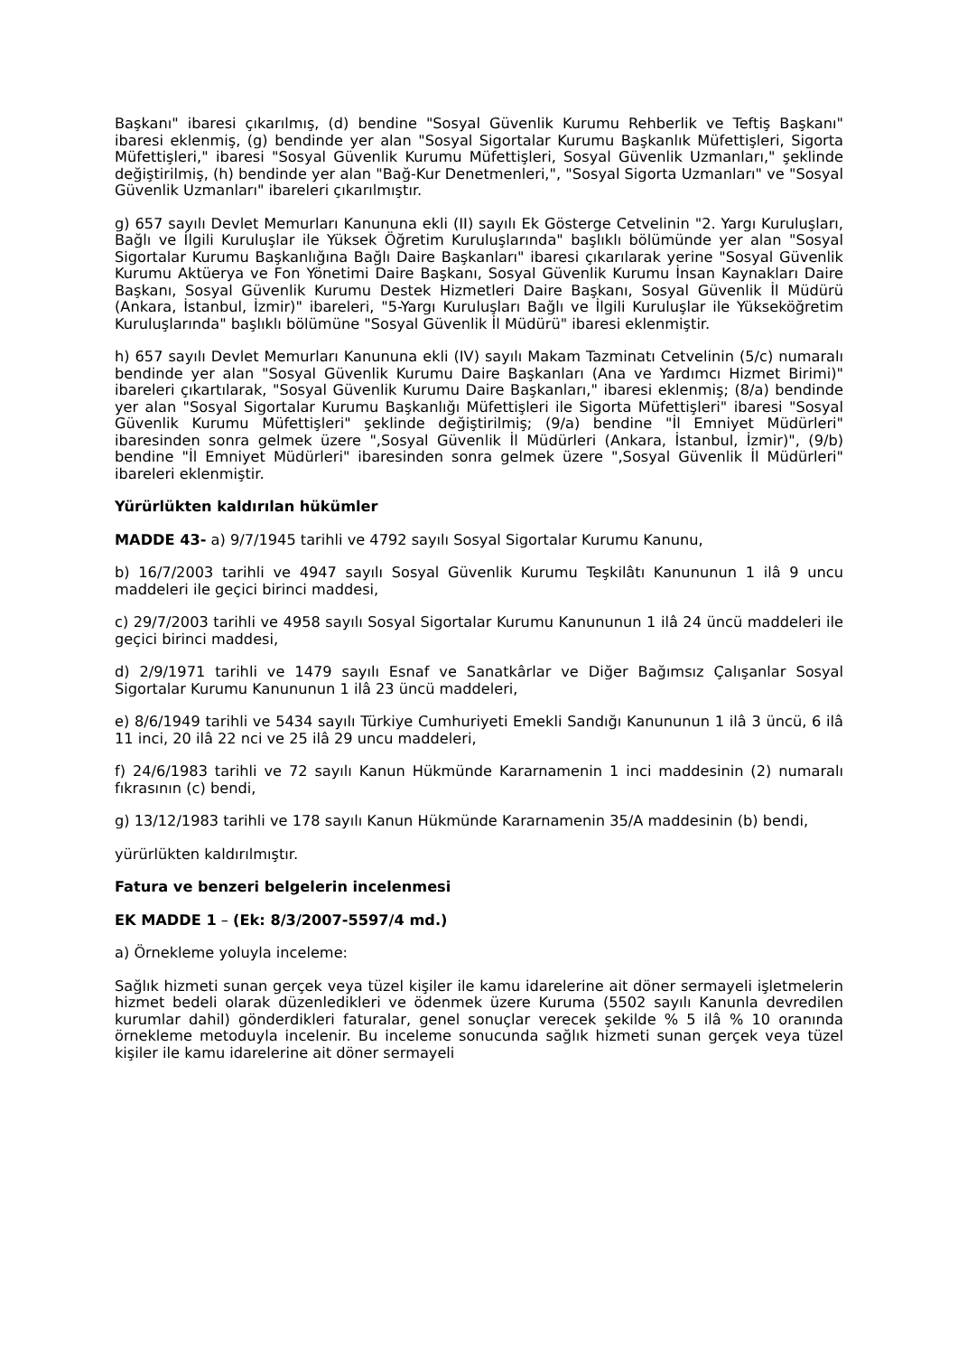Başkanı" ibaresi çıkarılmış, (d) bendine "Sosyal Güvenlik Kurumu Rehberlik ve Teftiş Başkanı" ibaresi eklenmiş, (g) bendinde yer alan "Sosyal Sigortalar Kurumu Başkanlık Müfettişleri, Sigorta Müfettişleri," ibaresi "Sosyal Güvenlik Kurumu Müfettişleri, Sosyal Güvenlik Uzmanları," şeklinde değiştirilmiş, (h) bendinde yer alan "Bağ-Kur Denetmenleri,", "Sosyal Sigorta Uzmanları" ve "Sosyal Güvenlik Uzmanları" ibareleri çıkarılmıştır.
g) 657 sayılı Devlet Memurları Kanununa ekli (II) sayılı Ek Gösterge Cetvelinin "2. Yargı Kuruluşları, Bağlı ve İlgili Kuruluşlar ile Yüksek Öğretim Kuruluşlarında" başlıklı bölümünde yer alan "Sosyal Sigortalar Kurumu Başkanlığına Bağlı Daire Başkanları" ibaresi çıkarılarak yerine "Sosyal Güvenlik Kurumu Aktüerya ve Fon Yönetimi Daire Başkanı, Sosyal Güvenlik Kurumu İnsan Kaynakları Daire Başkanı, Sosyal Güvenlik Kurumu Destek Hizmetleri Daire Başkanı, Sosyal Güvenlik İl Müdürü (Ankara, İstanbul, İzmir)" ibareleri, "5-Yargı Kuruluşları Bağlı ve İlgili Kuruluşlar ile Yükseköğretim Kuruluşlarında" başlıklı bölümüne "Sosyal Güvenlik İl Müdürü" ibaresi eklenmiştir.
h) 657 sayılı Devlet Memurları Kanununa ekli (IV) sayılı Makam Tazminatı Cetvelinin (5/c) numaralı bendinde yer alan "Sosyal Güvenlik Kurumu Daire Başkanları (Ana ve Yardımcı Hizmet Birimi)" ibareleri çıkartılarak, "Sosyal Güvenlik Kurumu Daire Başkanları," ibaresi eklenmiş; (8/a) bendinde yer alan "Sosyal Sigortalar Kurumu Başkanlığı Müfettişleri ile Sigorta Müfettişleri" ibaresi "Sosyal Güvenlik Kurumu Müfettişleri" şeklinde değiştirilmiş; (9/a) bendine "İl Emniyet Müdürleri" ibaresinden sonra gelmek üzere ",Sosyal Güvenlik İl Müdürleri (Ankara, İstanbul, İzmir)", (9/b) bendine "İl Emniyet Müdürleri" ibaresinden sonra gelmek üzere ",Sosyal Güvenlik İl Müdürleri" ibareleri eklenmiştir.
Yürürlükten kaldırılan hükümler
MADDE 43- a) 9/7/1945 tarihli ve 4792 sayılı Sosyal Sigortalar Kurumu Kanunu,
b) 16/7/2003 tarihli ve 4947 sayılı Sosyal Güvenlik Kurumu Teşkilâtı Kanununun 1 ilâ 9 uncu maddeleri ile geçici birinci maddesi,
c) 29/7/2003 tarihli ve 4958 sayılı Sosyal Sigortalar Kurumu Kanununun 1 ilâ 24 üncü maddeleri ile geçici birinci maddesi,
d) 2/9/1971 tarihli ve 1479 sayılı Esnaf ve Sanatkârlar ve Diğer Bağımsız Çalışanlar Sosyal Sigortalar Kurumu Kanununun 1 ilâ 23 üncü maddeleri,
e) 8/6/1949 tarihli ve 5434 sayılı Türkiye Cumhuriyeti Emekli Sandığı Kanununun 1 ilâ 3 üncü, 6 ilâ 11 inci, 20 ilâ 22 nci ve 25 ilâ 29 uncu maddeleri,
f) 24/6/1983 tarihli ve 72 sayılı Kanun Hükmünde Kararnamenin 1 inci maddesinin (2) numaralı fıkrasının (c) bendi,
g) 13/12/1983 tarihli ve 178 sayılı Kanun Hükmünde Kararnamenin 35/A maddesinin (b) bendi,
yürürlükten kaldırılmıştır.
Fatura ve benzeri belgelerin incelenmesi
EK MADDE 1 – (Ek: 8/3/2007-5597/4 md.)
a) Örnekleme yoluyla inceleme:
Sağlık hizmeti sunan gerçek veya tüzel kişiler ile kamu idarelerine ait döner sermayeli işletmelerin hizmet bedeli olarak düzenledikleri ve ödenmek üzere Kuruma (5502 sayılı Kanunla devredilen kurumlar dahil) gönderdikleri faturalar, genel sonuçlar verecek şekilde % 5 ilâ % 10 oranında örnekleme metoduyla incelenir. Bu inceleme sonucunda sağlık hizmeti sunan gerçek veya tüzel kişiler ile kamu idarelerine ait döner sermayeli